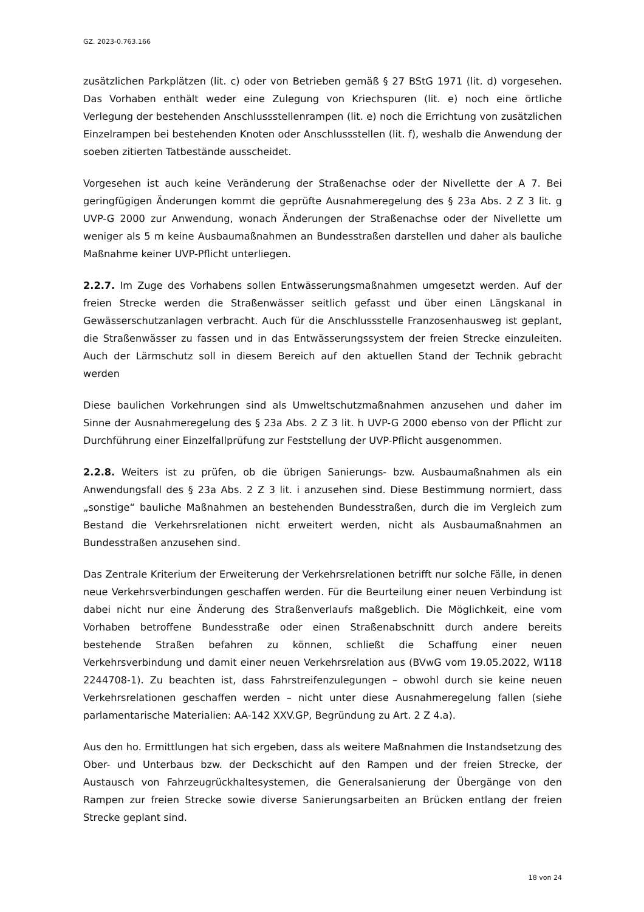GZ. 2023-0.763.166
zusätzlichen Parkplätzen (lit. c) oder von Betrieben gemäß § 27 BStG 1971 (lit. d) vorgesehen. Das Vorhaben enthält weder eine Zulegung von Kriechspuren (lit. e) noch eine örtliche Verlegung der bestehenden Anschlussstellenrampen (lit. e) noch die Errichtung von zusätzlichen Einzelrampen bei bestehenden Knoten oder Anschlussstellen (lit. f), weshalb die Anwendung der soeben zitierten Tatbestände ausscheidet.
Vorgesehen ist auch keine Veränderung der Straßenachse oder der Nivellette der A 7. Bei geringfügigen Änderungen kommt die geprüfte Ausnahmeregelung des § 23a Abs. 2 Z 3 lit. g UVP-G 2000 zur Anwendung, wonach Änderungen der Straßenachse oder der Nivellette um weniger als 5 m keine Ausbaumaßnahmen an Bundesstraßen darstellen und daher als bauliche Maßnahme keiner UVP-Pflicht unterliegen.
2.2.7. Im Zuge des Vorhabens sollen Entwässerungsmaßnahmen umgesetzt werden. Auf der freien Strecke werden die Straßenwässer seitlich gefasst und über einen Längskanal in Gewässerschutzanlagen verbracht. Auch für die Anschlussstelle Franzosenhausweg ist geplant, die Straßenwässer zu fassen und in das Entwässerungssystem der freien Strecke einzuleiten. Auch der Lärmschutz soll in diesem Bereich auf den aktuellen Stand der Technik gebracht werden
Diese baulichen Vorkehrungen sind als Umweltschutzmaßnahmen anzusehen und daher im Sinne der Ausnahmeregelung des § 23a Abs. 2 Z 3 lit. h UVP-G 2000 ebenso von der Pflicht zur Durchführung einer Einzelfallprüfung zur Feststellung der UVP-Pflicht ausgenommen.
2.2.8. Weiters ist zu prüfen, ob die übrigen Sanierungs- bzw. Ausbaumaßnahmen als ein Anwendungsfall des § 23a Abs. 2 Z 3 lit. i anzusehen sind. Diese Bestimmung normiert, dass „sonstige“ bauliche Maßnahmen an bestehenden Bundesstraßen, durch die im Vergleich zum Bestand die Verkehrsrelationen nicht erweitert werden, nicht als Ausbaumaßnahmen an Bundesstraßen anzusehen sind.
Das Zentrale Kriterium der Erweiterung der Verkehrsrelationen betrifft nur solche Fälle, in denen neue Verkehrsverbindungen geschaffen werden. Für die Beurteilung einer neuen Verbindung ist dabei nicht nur eine Änderung des Straßenverlaufs maßgeblich. Die Möglichkeit, eine vom Vorhaben betroffene Bundesstraße oder einen Straßenabschnitt durch andere bereits bestehende Straßen befahren zu können, schließt die Schaffung einer neuen Verkehrsverbindung und damit einer neuen Verkehrsrelation aus (BVwG vom 19.05.2022, W118 2244708-1). Zu beachten ist, dass Fahrstreifenzulegungen – obwohl durch sie keine neuen Verkehrsrelationen geschaffen werden – nicht unter diese Ausnahmeregelung fallen (siehe parlamentarische Materialien: AA-142 XXV.GP, Begründung zu Art. 2 Z 4.a).
Aus den ho. Ermittlungen hat sich ergeben, dass als weitere Maßnahmen die Instandsetzung des Ober- und Unterbaus bzw. der Deckschicht auf den Rampen und der freien Strecke, der Austausch von Fahrzeugrückhaltesystemen, die Generalsanierung der Übergänge von den Rampen zur freien Strecke sowie diverse Sanierungsarbeiten an Brücken entlang der freien Strecke geplant sind.
18 von 24